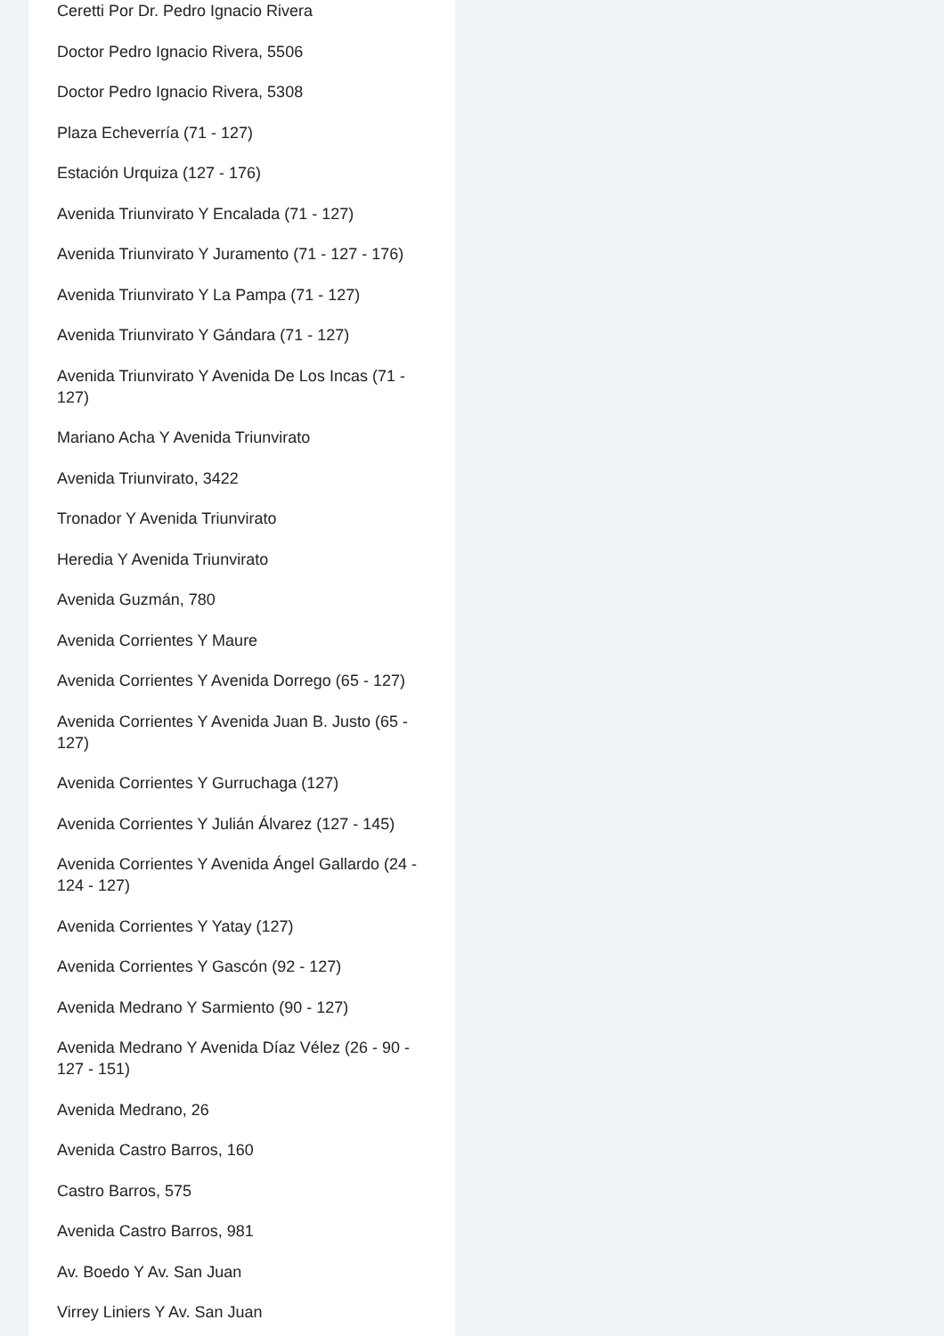Ceretti Por Dr. Pedro Ignacio Rivera
Doctor Pedro Ignacio Rivera, 5506
Doctor Pedro Ignacio Rivera, 5308
Plaza Echeverría (71 - 127)
Estación Urquiza (127 - 176)
Avenida Triunvirato Y Encalada (71 - 127)
Avenida Triunvirato Y Juramento (71 - 127 - 176)
Avenida Triunvirato Y La Pampa (71 - 127)
Avenida Triunvirato Y Gándara (71 - 127)
Avenida Triunvirato Y Avenida De Los Incas (71 - 127)
Mariano Acha Y Avenida Triunvirato
Avenida Triunvirato, 3422
Tronador Y Avenida Triunvirato
Heredia Y Avenida Triunvirato
Avenida Guzmán, 780
Avenida Corrientes Y Maure
Avenida Corrientes Y Avenida Dorrego (65 - 127)
Avenida Corrientes Y Avenida Juan B. Justo (65 - 127)
Avenida Corrientes Y Gurruchaga (127)
Avenida Corrientes Y Julián Álvarez (127 - 145)
Avenida Corrientes Y Avenida Ángel Gallardo (24 - 124 - 127)
Avenida Corrientes Y Yatay (127)
Avenida Corrientes Y Gascón (92 - 127)
Avenida Medrano Y Sarmiento (90 - 127)
Avenida Medrano Y Avenida Díaz Vélez (26 - 90 - 127 - 151)
Avenida Medrano, 26
Avenida Castro Barros, 160
Castro Barros, 575
Avenida Castro Barros, 981
Av. Boedo Y Av. San Juan
Virrey Liniers Y Av. San Juan